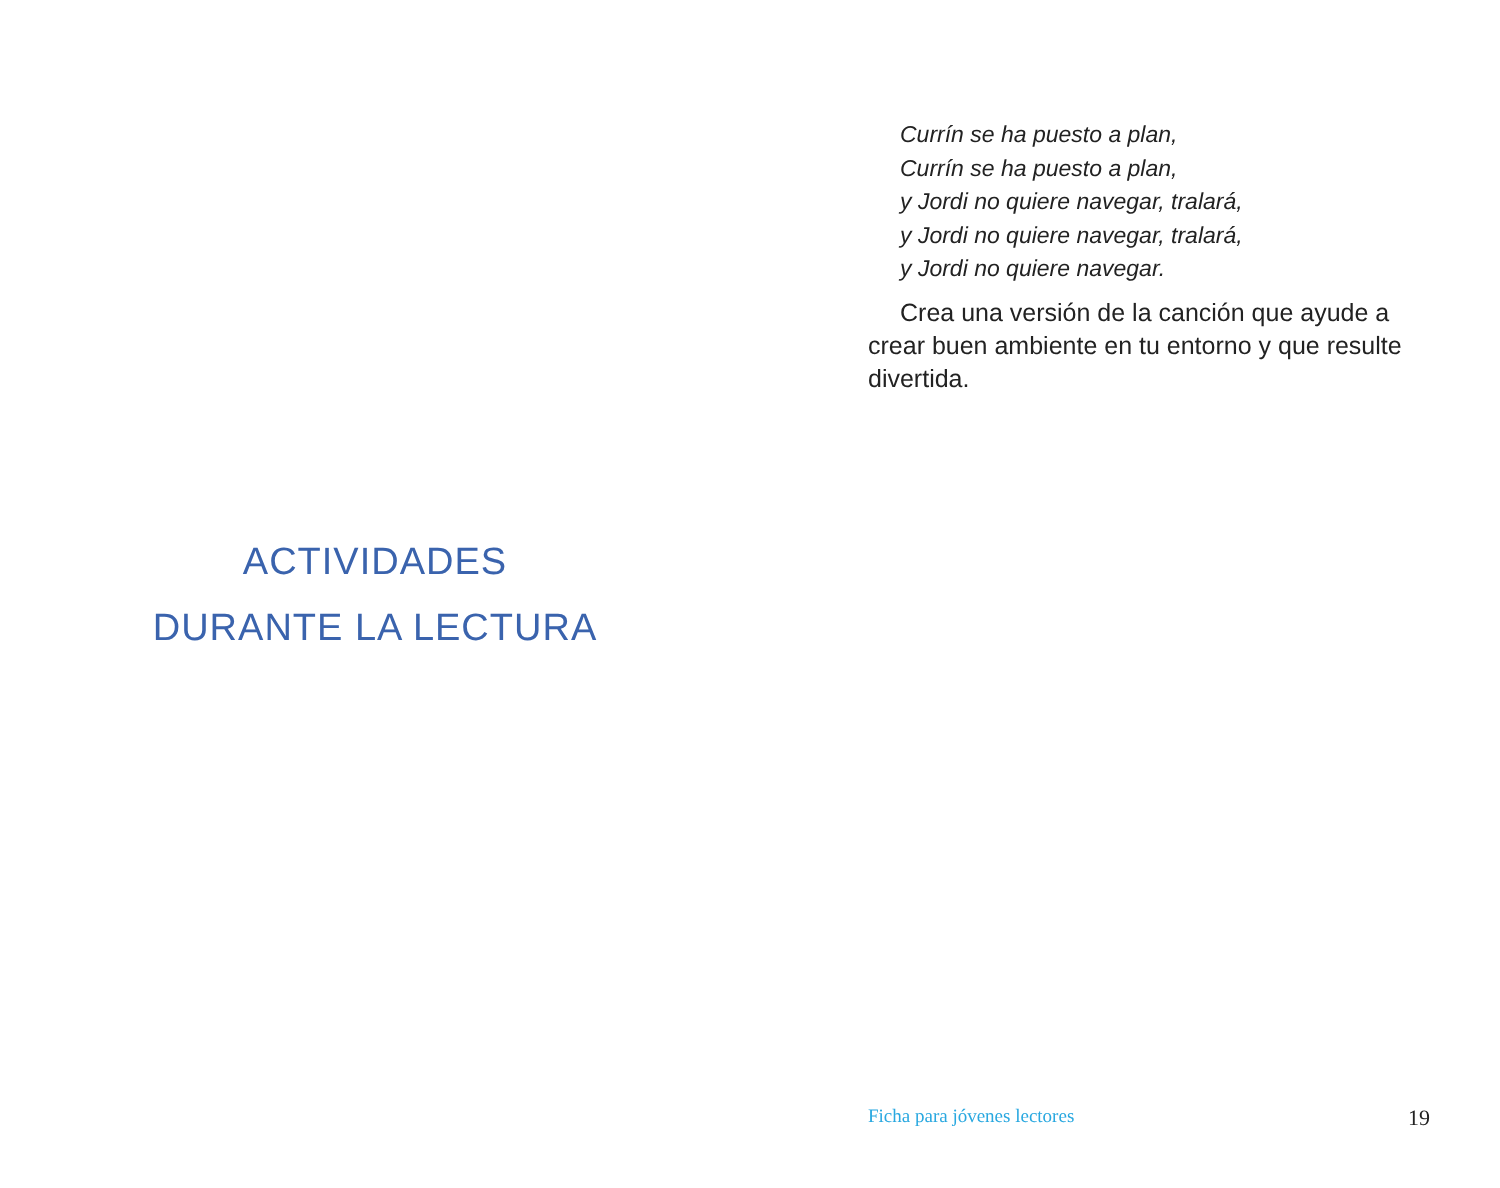ACTIVIDADES
DURANTE LA LECTURA
Currín se ha puesto a plan,
Currín se ha puesto a plan,
y Jordi no quiere navegar, tralará,
y Jordi no quiere navegar, tralará,
y Jordi no quiere navegar.
Crea una versión de la canción que ayude a crear buen ambiente en tu entorno y que resulte divertida.
Ficha para jóvenes lectores 19